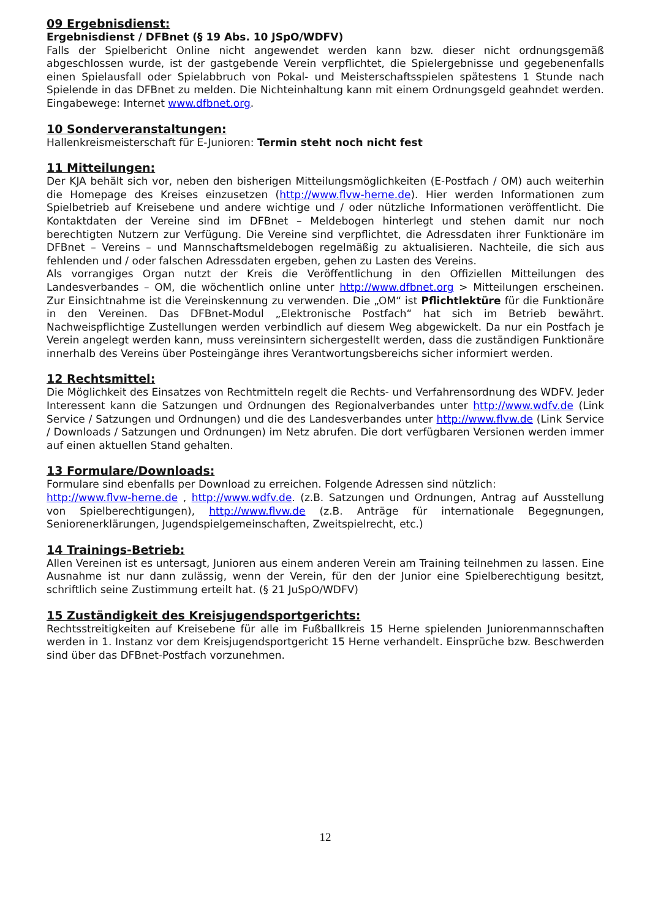09 Ergebnisdienst:
Ergebnisdienst / DFBnet (§ 19 Abs. 10 JSpO/WDFV)
Falls der Spielbericht Online nicht angewendet werden kann bzw. dieser nicht ordnungsgemäß abgeschlossen wurde, ist der gastgebende Verein verpflichtet, die Spielergebnisse und gegebenenfalls einen Spielausfall oder Spielabbruch von Pokal- und Meisterschaftsspielen spätestens 1 Stunde nach Spielende in das DFBnet zu melden. Die Nichteinhaltung kann mit einem Ordnungsgeld geahndet werden. Eingabewege: Internet www.dfbnet.org.
10 Sonderveranstaltungen:
Hallenkreismeisterschaft für E-Junioren: Termin steht noch nicht fest
11 Mitteilungen:
Der KJA behält sich vor, neben den bisherigen Mitteilungsmöglichkeiten (E-Postfach / OM) auch weiterhin die Homepage des Kreises einzusetzen (http://www.flvw-herne.de). Hier werden Informationen zum Spielbetrieb auf Kreisebene und andere wichtige und / oder nützliche Informationen veröffentlicht. Die Kontaktdaten der Vereine sind im DFBnet – Meldebogen hinterlegt und stehen damit nur noch berechtigten Nutzern zur Verfügung. Die Vereine sind verpflichtet, die Adressdaten ihrer Funktionäre im DFBnet – Vereins – und Mannschaftsmeldebogen regelmäßig zu aktualisieren. Nachteile, die sich aus fehlenden und / oder falschen Adressdaten ergeben, gehen zu Lasten des Vereins.
Als vorrangiges Organ nutzt der Kreis die Veröffentlichung in den Offiziellen Mitteilungen des Landesverbandes – OM, die wöchentlich online unter http://www.dfbnet.org > Mitteilungen erscheinen. Zur Einsichtnahme ist die Vereinskennung zu verwenden. Die „OM“ ist Pflichtlektüre für die Funktionäre in den Vereinen. Das DFBnet-Modul „Elektronische Postfach“ hat sich im Betrieb bewährt. Nachweispflichtige Zustellungen werden verbindlich auf diesem Weg abgewickelt. Da nur ein Postfach je Verein angelegt werden kann, muss vereinsintern sichergestellt werden, dass die zuständigen Funktionäre innerhalb des Vereins über Posteingänge ihres Verantwortungsbereichs sicher informiert werden.
12 Rechtsmittel:
Die Möglichkeit des Einsatzes von Rechtmitteln regelt die Rechts- und Verfahrensordnung des WDFV. Jeder Interessent kann die Satzungen und Ordnungen des Regionalverbandes unter http://www.wdfv.de (Link Service / Satzungen und Ordnungen) und die des Landesverbandes unter http://www.flvw.de (Link Service / Downloads / Satzungen und Ordnungen) im Netz abrufen. Die dort verfügbaren Versionen werden immer auf einen aktuellen Stand gehalten.
13 Formulare/Downloads:
Formulare sind ebenfalls per Download zu erreichen. Folgende Adressen sind nützlich:
http://www.flvw-herne.de , http://www.wdfv.de. (z.B. Satzungen und Ordnungen, Antrag auf Ausstellung von Spielberechtigungen), http://www.flvw.de (z.B. Anträge für internationale Begegnungen, Seniorenerklärungen, Jugendspielgemeinschaften, Zweitspielrecht, etc.)
14 Trainings-Betrieb:
Allen Vereinen ist es untersagt, Junioren aus einem anderen Verein am Training teilnehmen zu lassen. Eine Ausnahme ist nur dann zulässig, wenn der Verein, für den der Junior eine Spielberechtigung besitzt, schriftlich seine Zustimmung erteilt hat. (§ 21 JuSpO/WDFV)
15 Zuständigkeit des Kreisjugendsportgerichts:
Rechtsstreitigkeiten auf Kreisebene für alle im Fußballkreis 15 Herne spielenden Juniorenmannschaften werden in 1. Instanz vor dem Kreisjugendsportgericht 15 Herne verhandelt. Einsprüche bzw. Beschwerden sind über das DFBnet-Postfach vorzunehmen.
12